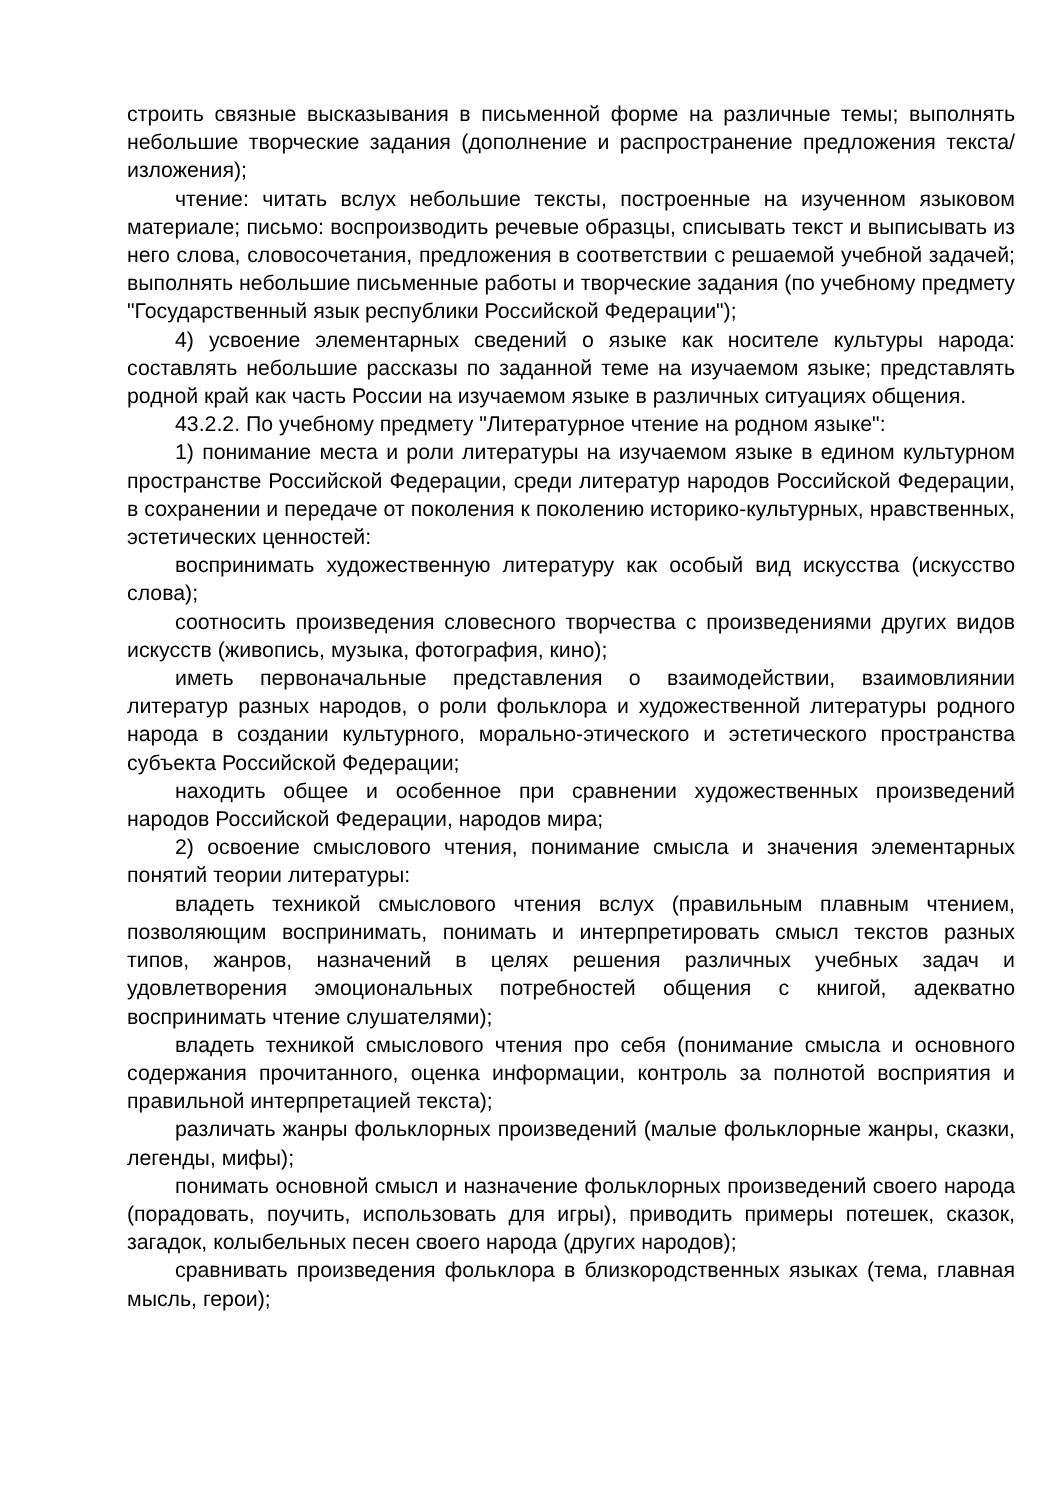строить связные высказывания в письменной форме на различные темы; выполнять небольшие творческие задания (дополнение и распространение предложения текста/изложения);
чтение: читать вслух небольшие тексты, построенные на изученном языковом материале; письмо: воспроизводить речевые образцы, списывать текст и выписывать из него слова, словосочетания, предложения в соответствии с решаемой учебной задачей; выполнять небольшие письменные работы и творческие задания (по учебному предмету "Государственный язык республики Российской Федерации");
4) усвоение элементарных сведений о языке как носителе культуры народа: составлять небольшие рассказы по заданной теме на изучаемом языке; представлять родной край как часть России на изучаемом языке в различных ситуациях общения.
43.2.2. По учебному предмету "Литературное чтение на родном языке":
1) понимание места и роли литературы на изучаемом языке в едином культурном пространстве Российской Федерации, среди литератур народов Российской Федерации, в сохранении и передаче от поколения к поколению историко-культурных, нравственных, эстетических ценностей:
воспринимать художественную литературу как особый вид искусства (искусство слова);
соотносить произведения словесного творчества с произведениями других видов искусств (живопись, музыка, фотография, кино);
иметь первоначальные представления о взаимодействии, взаимовлиянии литератур разных народов, о роли фольклора и художественной литературы родного народа в создании культурного, морально-этического и эстетического пространства субъекта Российской Федерации;
находить общее и особенное при сравнении художественных произведений народов Российской Федерации, народов мира;
2) освоение смыслового чтения, понимание смысла и значения элементарных понятий теории литературы:
владеть техникой смыслового чтения вслух (правильным плавным чтением, позволяющим воспринимать, понимать и интерпретировать смысл текстов разных типов, жанров, назначений в целях решения различных учебных задач и удовлетворения эмоциональных потребностей общения с книгой, адекватно воспринимать чтение слушателями);
владеть техникой смыслового чтения про себя (понимание смысла и основного содержания прочитанного, оценка информации, контроль за полнотой восприятия и правильной интерпретацией текста);
различать жанры фольклорных произведений (малые фольклорные жанры, сказки, легенды, мифы);
понимать основной смысл и назначение фольклорных произведений своего народа (порадовать, поучить, использовать для игры), приводить примеры потешек, сказок, загадок, колыбельных песен своего народа (других народов);
сравнивать произведения фольклора в близкородственных языках (тема, главная мысль, герои);